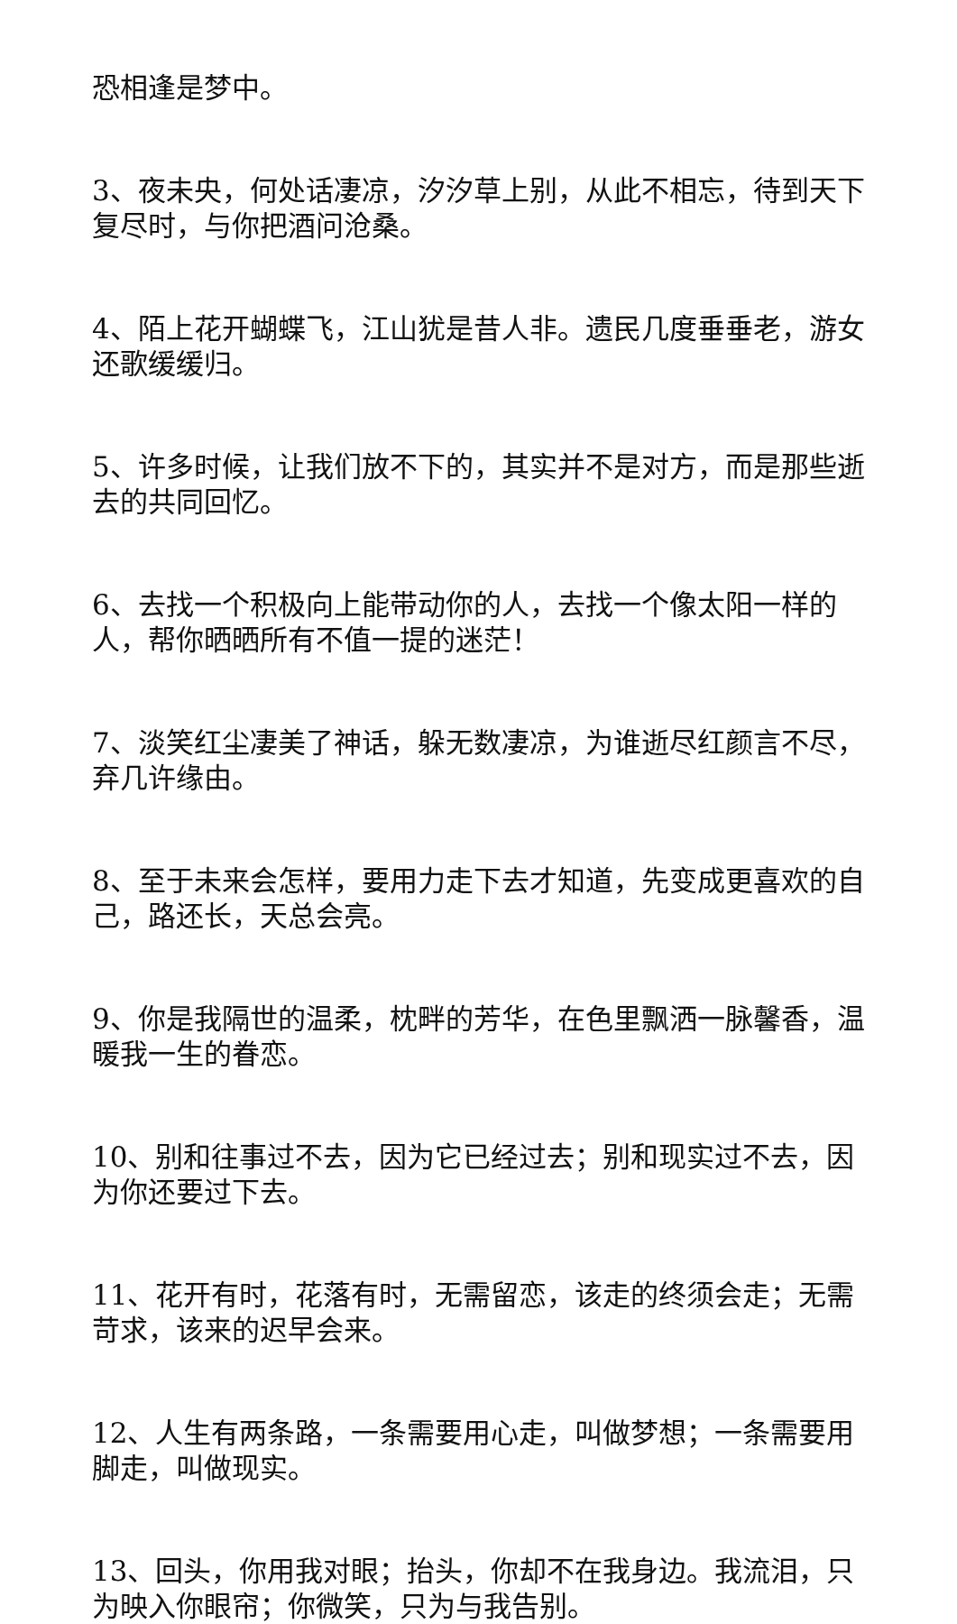恐相逢是梦中。
3、夜未央，何处话凄凉，汐汐草上别，从此不相忘，待到天下复尽时，与你把酒问沧桑。
4、陌上花开蝴蝶飞，江山犹是昔人非。遗民几度垂垂老，游女还歌缓缓归。
5、许多时候，让我们放不下的，其实并不是对方，而是那些逝去的共同回忆。
6、去找一个积极向上能带动你的人，去找一个像太阳一样的人，帮你晒晒所有不值一提的迷茫！
7、淡笑红尘凄美了神话，躲无数凄凉，为谁逝尽红颜言不尽，弃几许缘由。
8、至于未来会怎样，要用力走下去才知道，先变成更喜欢的自己，路还长，天总会亮。
9、你是我隔世的温柔，枕畔的芳华，在色里飘洒一脉馨香，温暖我一生的眷恋。
10、别和往事过不去，因为它已经过去；别和现实过不去，因为你还要过下去。
11、花开有时，花落有时，无需留恋，该走的终须会走；无需苛求，该来的迟早会来。
12、人生有两条路，一条需要用心走，叫做梦想；一条需要用脚走，叫做现实。
13、回头，你用我对眼；抬头，你却不在我身边。我流泪，只为映入你眼帘；你微笑，只为与我告别。